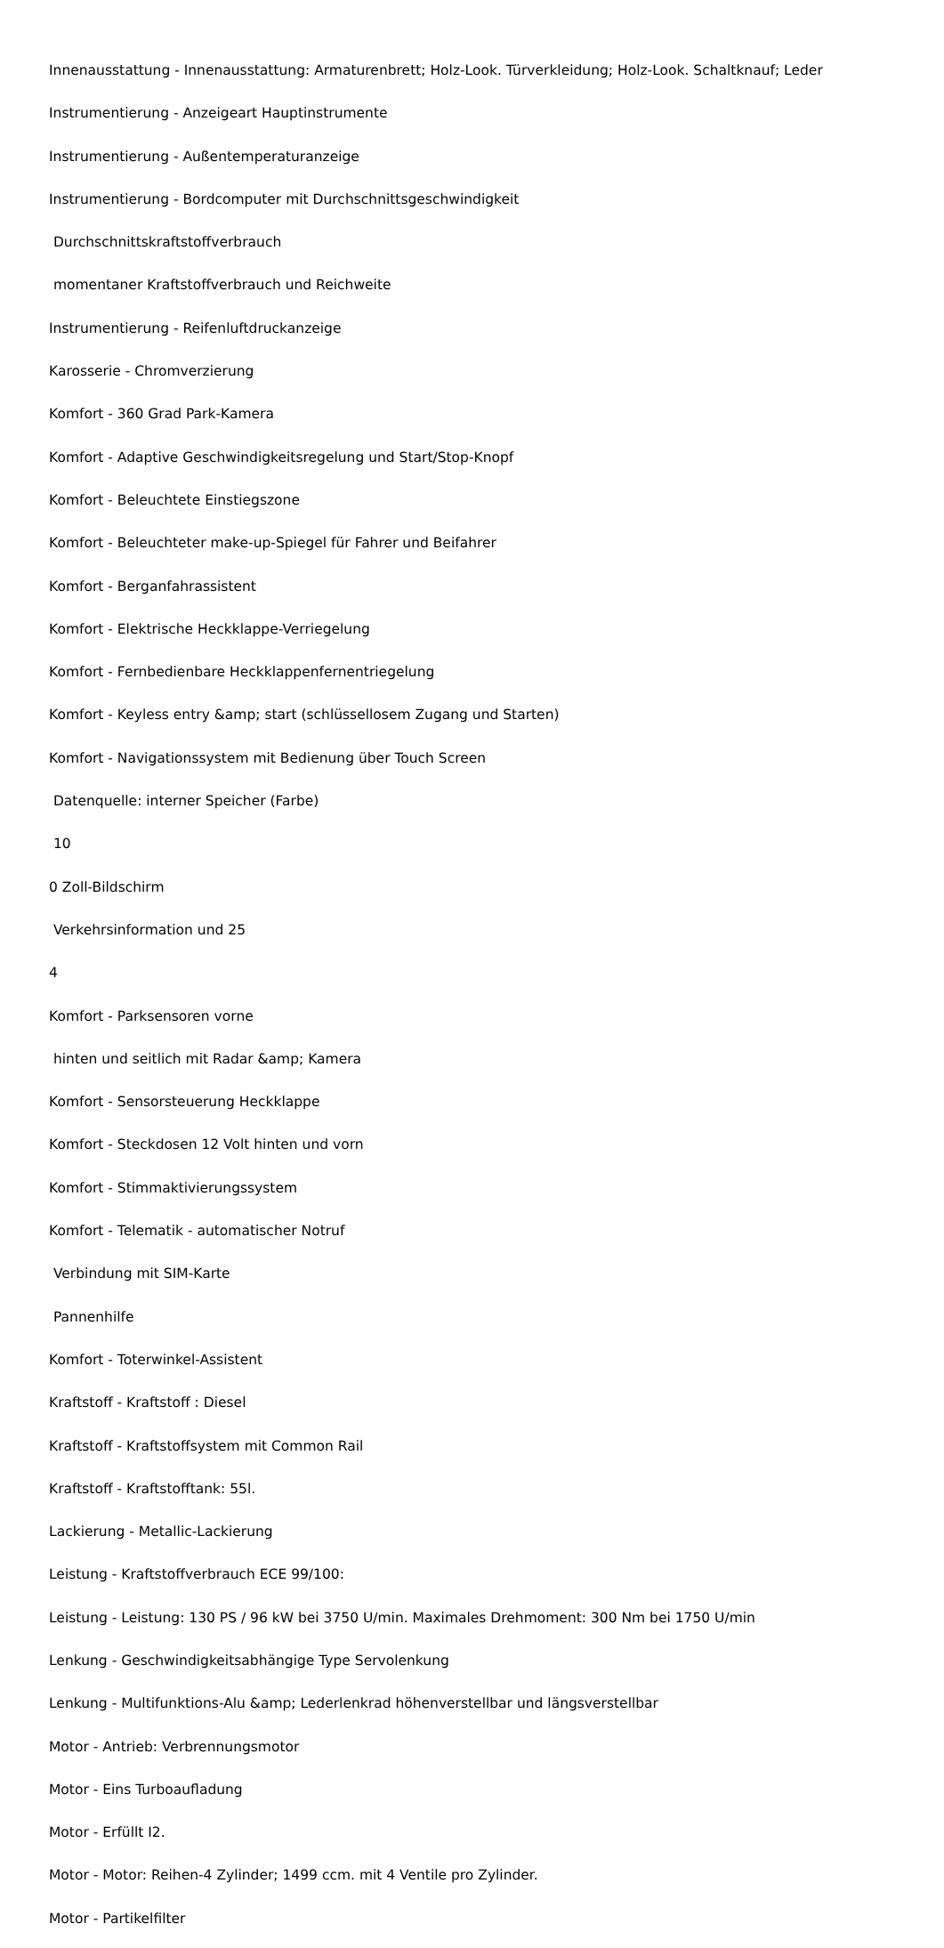Innenausstattung - Innenausstattung: Armaturenbrett; Holz-Look. Türverkleidung; Holz-Look. Schaltknauf; Leder
Instrumentierung - Anzeigeart Hauptinstrumente
Instrumentierung - Außentemperaturanzeige
Instrumentierung - Bordcomputer mit Durchschnittsgeschwindigkeit
Durchschnittskraftstoffverbrauch
momentaner Kraftstoffverbrauch und Reichweite
Instrumentierung - Reifenluftdruckanzeige
Karosserie - Chromverzierung
Komfort - 360 Grad Park-Kamera
Komfort - Adaptive Geschwindigkeitsregelung und Start/Stop-Knopf
Komfort - Beleuchtete Einstiegszone
Komfort - Beleuchteter make-up-Spiegel für Fahrer und Beifahrer
Komfort - Berganfahrassistent
Komfort - Elektrische Heckklappe-Verriegelung
Komfort - Fernbedienbare Heckklappenfernentriegelung
Komfort - Keyless entry &amp; start (schlüssellosem Zugang und Starten)
Komfort - Navigationssystem mit Bedienung über Touch Screen
Datenquelle: interner Speicher (Farbe)
10
0 Zoll-Bildschirm
Verkehrsinformation und 25
4
Komfort - Parksensoren vorne
hinten und seitlich mit Radar &amp; Kamera
Komfort - Sensorsteuerung Heckklappe
Komfort - Steckdosen 12 Volt hinten und vorn
Komfort - Stimmaktivierungssystem
Komfort - Telematik - automatischer Notruf
Verbindung mit SIM-Karte
Pannenhilfe
Komfort - Toterwinkel-Assistent
Kraftstoff - Kraftstoff : Diesel
Kraftstoff - Kraftstoffsystem mit Common Rail
Kraftstoff - Kraftstofftank: 55l.
Lackierung - Metallic-Lackierung
Leistung - Kraftstoffverbrauch ECE 99/100:
Leistung - Leistung: 130 PS / 96 kW bei 3750 U/min. Maximales Drehmoment: 300 Nm bei 1750 U/min
Lenkung - Geschwindigkeitsabhängige Type Servolenkung
Lenkung - Multifunktions-Alu &amp; Lederlenkrad höhenverstellbar und längsverstellbar
Motor - Antrieb: Verbrennungsmotor
Motor - Eins Turboaufladung
Motor - Erfüllt I2.
Motor - Motor: Reihen-4 Zylinder; 1499 ccm. mit 4 Ventile pro Zylinder.
Motor - Partikelfilter